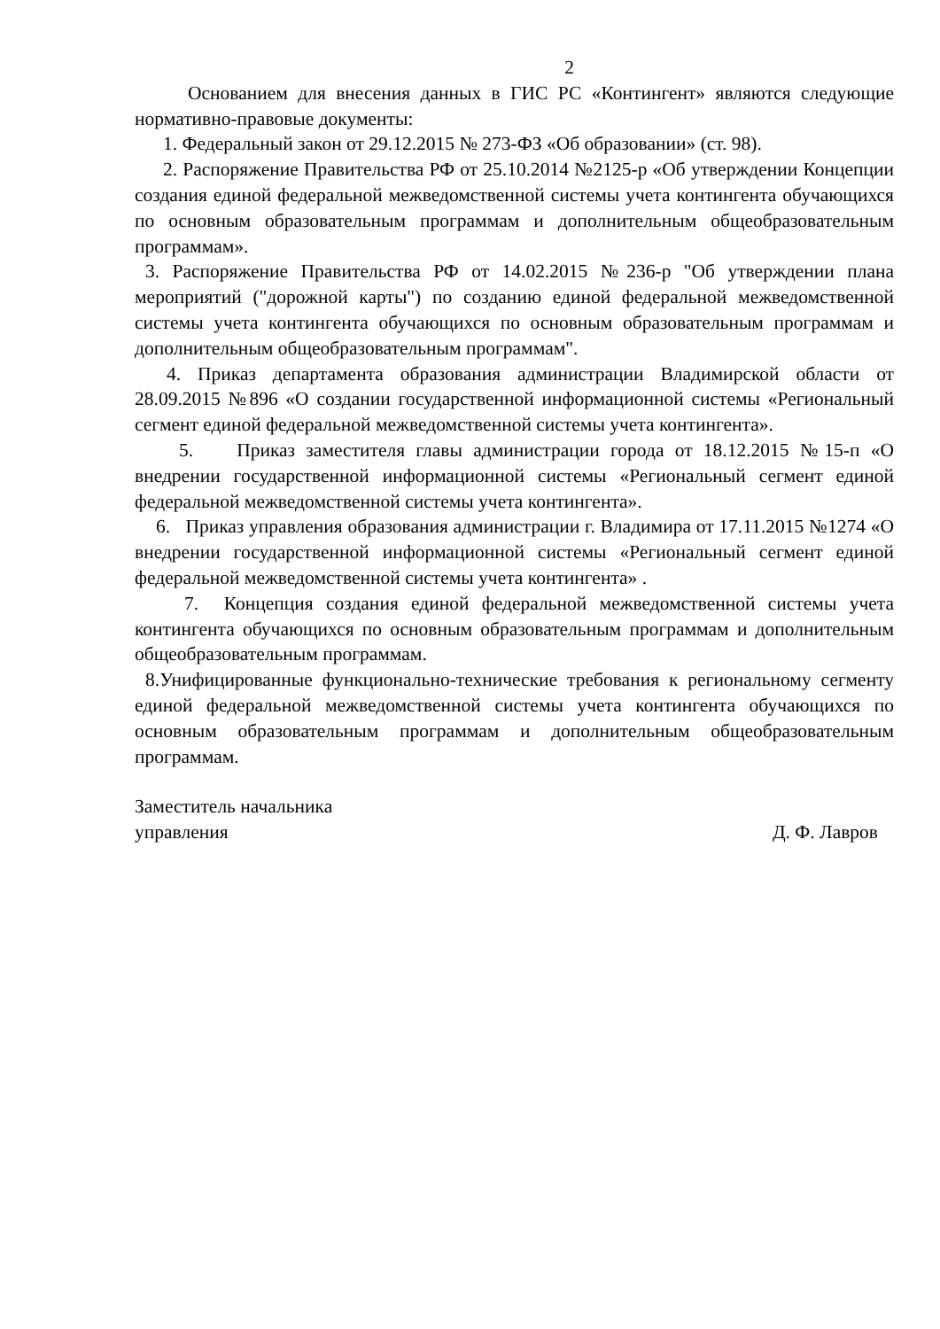2
Основанием для внесения данных в ГИС РС «Контингент» являются следующие нормативно-правовые документы:
1. Федеральный закон от 29.12.2015 № 273-ФЗ «Об образовании» (ст. 98).
2. Распоряжение Правительства РФ от 25.10.2014 №2125-р «Об утверждении Концепции создания единой федеральной межведомственной системы учета контингента обучающихся по основным образовательным программам и дополнительным общеобразовательным программам».
3. Распоряжение Правительства РФ от 14.02.2015 №236-р "Об утверждении плана мероприятий ("дорожной карты") по созданию единой федеральной межведомственной системы учета контингента обучающихся по основным образовательным программам и дополнительным общеобразовательным программам".
4. Приказ департамента образования администрации Владимирской области от 28.09.2015 №896 «О создании государственной информационной системы «Региональный сегмент единой федеральной межведомственной системы учета контингента».
5. Приказ заместителя главы администрации города от 18.12.2015 №15-п «О внедрении государственной информационной системы «Региональный сегмент единой федеральной межведомственной системы учета контингента».
6. Приказ управления образования администрации г. Владимира от 17.11.2015 №1274 «О внедрении государственной информационной системы «Региональный сегмент единой федеральной межведомственной системы учета контингента» .
7. Концепция создания единой федеральной межведомственной системы учета контингента обучающихся по основным образовательным программам и дополнительным общеобразовательным программам.
8.Унифицированные функционально-технические требования к региональному сегменту единой федеральной межведомственной системы учета контингента обучающихся по основным образовательным программам и дополнительным общеобразовательным программам.
Заместитель начальника
управления
Д. Ф. Лавров